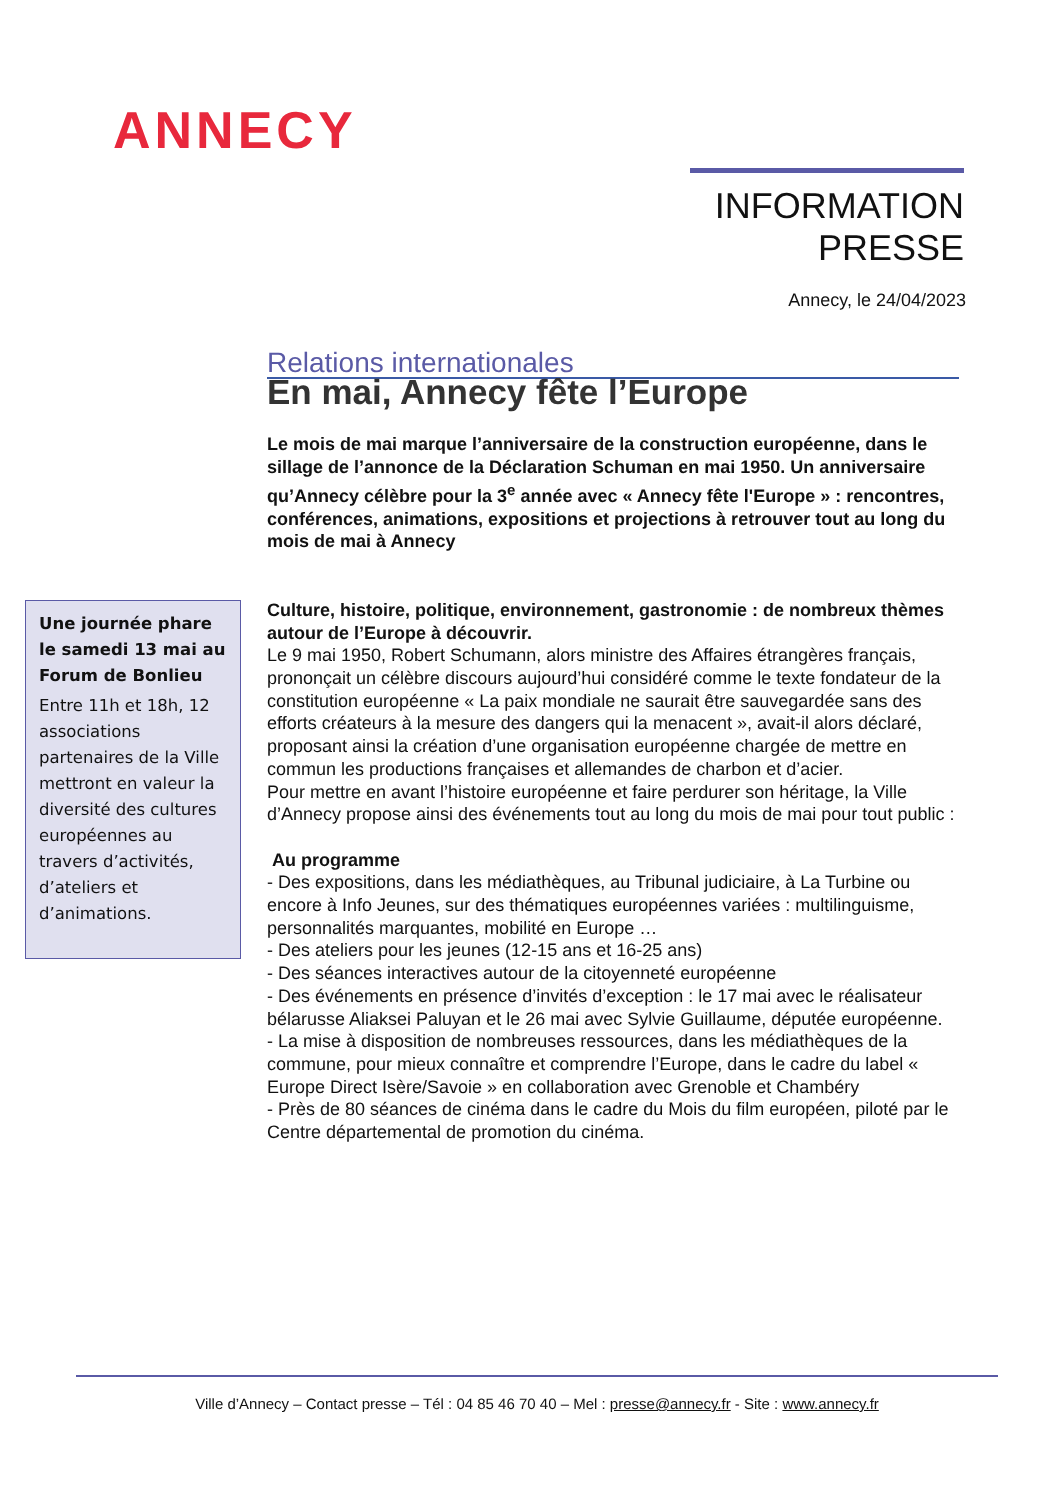ANNECY
INFORMATION
PRESSE
Annecy, le 24/04/2023
Relations internationales
En mai, Annecy fête l’Europe
Le mois de mai marque l’anniversaire de la construction européenne, dans le sillage de l’annonce de la Déclaration Schuman en mai 1950. Un anniversaire qu’Annecy célèbre pour la 3<sup>e</sup> année avec « Annecy fête l'Europe » : rencontres, conférences, animations, expositions et projections à retrouver tout au long du mois de mai à Annecy
Culture, histoire, politique, environnement, gastronomie : de nombreux thèmes autour de l’Europe à découvrir.
Le 9 mai 1950, Robert Schumann, alors ministre des Affaires étrangères français, prononçait un célèbre discours aujourd’hui considéré comme le texte fondateur de la constitution européenne « La paix mondiale ne saurait être sauvegardée sans des efforts créateurs à la mesure des dangers qui la menacent », avait-il alors déclaré, proposant ainsi la création d’une organisation européenne chargée de mettre en commun les productions françaises et allemandes de charbon et d’acier.
Pour mettre en avant l’histoire européenne et faire perdurer son héritage, la Ville d’Annecy propose ainsi des événements tout au long du mois de mai pour tout public :
Au programme
- Des expositions, dans les médiathèques, au Tribunal judiciaire, à La Turbine ou encore à Info Jeunes, sur des thématiques européennes variées : multilinguisme, personnalités marquantes, mobilité en Europe …
- Des ateliers pour les jeunes (12-15 ans et 16-25 ans)
- Des séances interactives autour de la citoyenneté européenne
- Des événements en présence d’invités d’exception : le 17 mai avec le réalisateur bélarusse Aliaksei Paluyan et le 26 mai avec Sylvie Guillaume, députée européenne.
- La mise à disposition de nombreuses ressources, dans les médiathèques de la commune, pour mieux connaître et comprendre l’Europe, dans le cadre du label « Europe Direct Isère/Savoie » en collaboration avec Grenoble et Chambéry
- Près de 80 séances de cinéma dans le cadre du Mois du film européen, piloté par le Centre départemental de promotion du cinéma.
Une journée phare le samedi 13 mai au Forum de Bonlieu
Entre 11h et 18h, 12 associations partenaires de la Ville mettront en valeur la diversité des cultures européennes au travers d’activités, d’ateliers et d’animations.
Ville d’Annecy – Contact presse – Tél : 04 85 46 70 40 – Mel : presse@annecy.fr - Site : www.annecy.fr